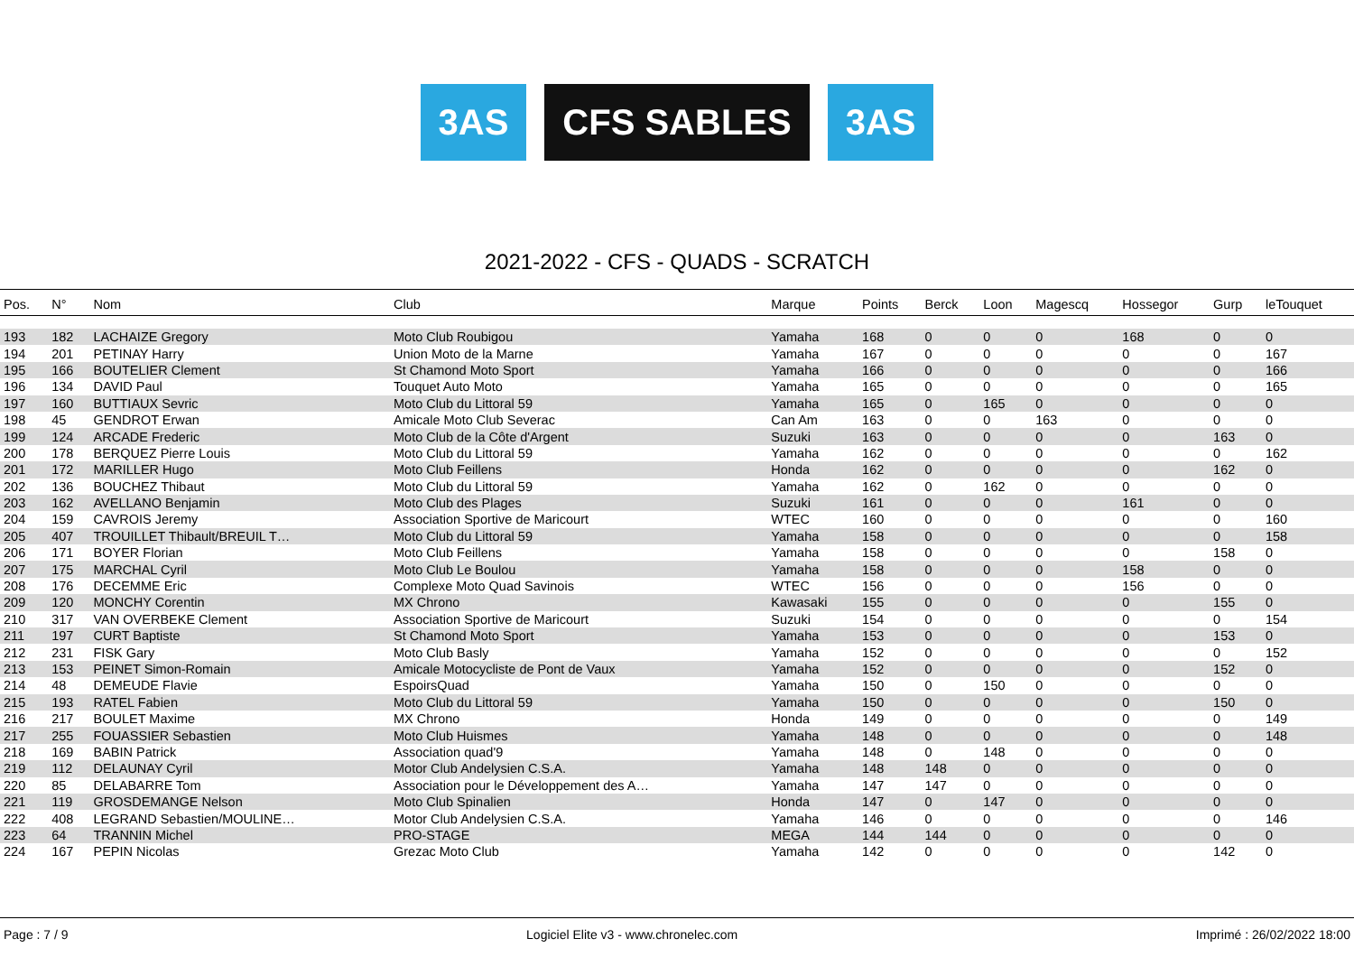3AS CFS SABLES 3AS
2021-2022 - CFS - QUADS - SCRATCH
| Pos. | N° | Nom | Club | Marque | Points | Berck | Loon | Magescq | Hossegor | Gurp | leTouquet |
| --- | --- | --- | --- | --- | --- | --- | --- | --- | --- | --- | --- |
| 193 | 182 | LACHAIZE Gregory | Moto Club Roubigou | Yamaha | 168 | 0 | 0 | 0 | 168 | 0 | 0 |
| 194 | 201 | PETINAY Harry | Union Moto de la Marne | Yamaha | 167 | 0 | 0 | 0 | 0 | 0 | 167 |
| 195 | 166 | BOUTELIER Clement | St Chamond Moto Sport | Yamaha | 166 | 0 | 0 | 0 | 0 | 0 | 166 |
| 196 | 134 | DAVID Paul | Touquet Auto Moto | Yamaha | 165 | 0 | 0 | 0 | 0 | 0 | 165 |
| 197 | 160 | BUTTIAUX Sevric | Moto Club du Littoral 59 | Yamaha | 165 | 0 | 165 | 0 | 0 | 0 | 0 |
| 198 | 45 | GENDROT Erwan | Amicale Moto Club Severac | Can Am | 163 | 0 | 0 | 163 | 0 | 0 | 0 |
| 199 | 124 | ARCADE Frederic | Moto Club de la Côte d'Argent | Suzuki | 163 | 0 | 0 | 0 | 0 | 163 | 0 |
| 200 | 178 | BERQUEZ Pierre Louis | Moto Club du Littoral 59 | Yamaha | 162 | 0 | 0 | 0 | 0 | 0 | 162 |
| 201 | 172 | MARILLER Hugo | Moto Club Feillens | Honda | 162 | 0 | 0 | 0 | 0 | 162 | 0 |
| 202 | 136 | BOUCHEZ Thibaut | Moto Club du Littoral 59 | Yamaha | 162 | 0 | 162 | 0 | 0 | 0 | 0 |
| 203 | 162 | AVELLANO Benjamin | Moto Club des Plages | Suzuki | 161 | 0 | 0 | 0 | 161 | 0 | 0 |
| 204 | 159 | CAVROIS Jeremy | Association Sportive de Maricourt | WTEC | 160 | 0 | 0 | 0 | 0 | 0 | 160 |
| 205 | 407 | TROUILLET Thibault/BREUIL T… | Moto Club du Littoral 59 | Yamaha | 158 | 0 | 0 | 0 | 0 | 0 | 158 |
| 206 | 171 | BOYER Florian | Moto Club Feillens | Yamaha | 158 | 0 | 0 | 0 | 0 | 158 | 0 |
| 207 | 175 | MARCHAL Cyril | Moto Club Le Boulou | Yamaha | 158 | 0 | 0 | 0 | 158 | 0 | 0 |
| 208 | 176 | DECEMME Eric | Complexe Moto Quad Savinois | WTEC | 156 | 0 | 0 | 0 | 156 | 0 | 0 |
| 209 | 120 | MONCHY Corentin | MX Chrono | Kawasaki | 155 | 0 | 0 | 0 | 0 | 155 | 0 |
| 210 | 317 | VAN OVERBEKE Clement | Association Sportive de Maricourt | Suzuki | 154 | 0 | 0 | 0 | 0 | 0 | 154 |
| 211 | 197 | CURT Baptiste | St Chamond Moto Sport | Yamaha | 153 | 0 | 0 | 0 | 0 | 153 | 0 |
| 212 | 231 | FISK Gary | Moto Club Basly | Yamaha | 152 | 0 | 0 | 0 | 0 | 0 | 152 |
| 213 | 153 | PEINET Simon-Romain | Amicale Motocycliste de Pont de Vaux | Yamaha | 152 | 0 | 0 | 0 | 0 | 152 | 0 |
| 214 | 48 | DEMEUDE Flavie | EspoirsQuad | Yamaha | 150 | 0 | 150 | 0 | 0 | 0 | 0 |
| 215 | 193 | RATEL Fabien | Moto Club du Littoral 59 | Yamaha | 150 | 0 | 0 | 0 | 0 | 150 | 0 |
| 216 | 217 | BOULET Maxime | MX Chrono | Honda | 149 | 0 | 0 | 0 | 0 | 0 | 149 |
| 217 | 255 | FOUASSIER Sebastien | Moto Club Huismes | Yamaha | 148 | 0 | 0 | 0 | 0 | 0 | 148 |
| 218 | 169 | BABIN Patrick | Association quad'9 | Yamaha | 148 | 0 | 148 | 0 | 0 | 0 | 0 |
| 219 | 112 | DELAUNAY Cyril | Motor Club Andelysien C.S.A. | Yamaha | 148 | 148 | 0 | 0 | 0 | 0 | 0 |
| 220 | 85 | DELABARRE Tom | Association pour le Développement des A… | Yamaha | 147 | 147 | 0 | 0 | 0 | 0 | 0 |
| 221 | 119 | GROSDEMANGE Nelson | Moto Club Spinalien | Honda | 147 | 0 | 147 | 0 | 0 | 0 | 0 |
| 222 | 408 | LEGRAND Sebastien/MOULINE… | Motor Club Andelysien C.S.A. | Yamaha | 146 | 0 | 0 | 0 | 0 | 0 | 146 |
| 223 | 64 | TRANNIN Michel | PRO-STAGE | MEGA | 144 | 144 | 0 | 0 | 0 | 0 | 0 |
| 224 | 167 | PEPIN Nicolas | Grezac Moto Club | Yamaha | 142 | 0 | 0 | 0 | 0 | 142 | 0 |
Page : 7 / 9 Logiciel Elite v3 - www.chronelec.com Imprimé : 26/02/2022 18:00